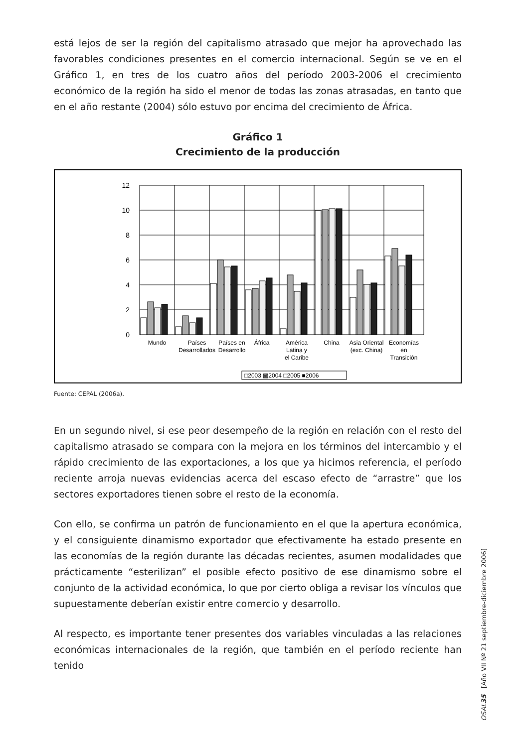está lejos de ser la región del capitalismo atrasado que mejor ha aprovechado las favorables condiciones presentes en el comercio internacional. Según se ve en el Gráfico 1, en tres de los cuatro años del período 2003-2006 el crecimiento económico de la región ha sido el menor de todas las zonas atrasadas, en tanto que en el año restante (2004) sólo estuvo por encima del crecimiento de África.
Gráfico 1
Crecimiento de la producción
12
10
8
6
4
2
0
Mundo
Países
Desarrollados
Países en
Desarrollo
África
América
Latina y
el Caribe
China
Asia Oriental
(exc. China)
Economías
en
Transición
□2003 ▩2004 □2005 ■2006
Fuente: CEPAL (2006a).
En un segundo nivel, si ese peor desempeño de la región en relación con el resto del capitalismo atrasado se compara con la mejora en los términos del intercambio y el rápido crecimiento de las exportaciones, a los que ya hicimos referencia, el período reciente arroja nuevas evidencias acerca del escaso efecto de “arrastre” que los sectores exportadores tienen sobre el resto de la economía.
Con ello, se confirma un patrón de funcionamiento en el que la apertura económica, y el consiguiente dinamismo exportador que efectivamente ha estado presente en las economías de la región durante las décadas recientes, asumen modalidades que prácticamente “esterilizan” el posible efecto positivo de ese dinamismo sobre el conjunto de la actividad económica, lo que por cierto obliga a revisar los vínculos que supuestamente deberían existir entre comercio y desarrollo.
Al respecto, es importante tener presentes dos variables vinculadas a las relaciones económicas internacionales de la región, que también en el período reciente han tenido
OSAL35 [Año VII Nº 21 septiembre-diciembre 2006]